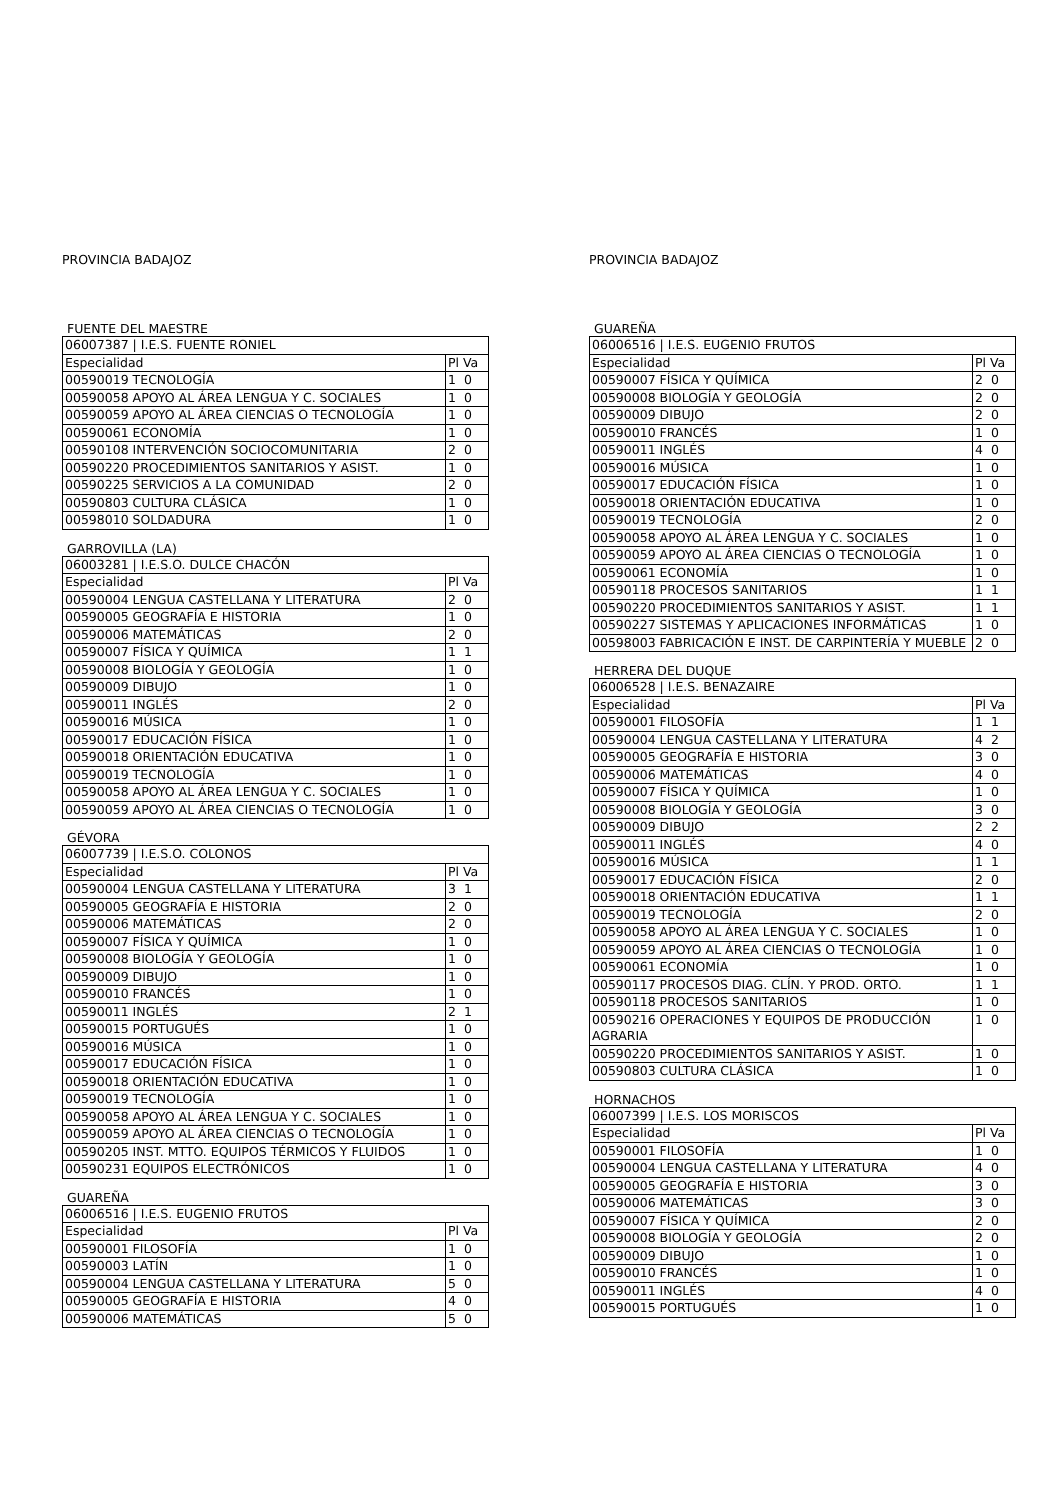PROVINCIA BADAJOZ
FUENTE DEL MAESTRE
| 06007387 / I.E.S. FUENTE RONIEL | |
| Especialidad | Pl Va |
| 00590019 TECNOLOGÍA | 1 0 |
| 00590058 APOYO AL ÁREA LENGUA Y C. SOCIALES | 1 0 |
| 00590059 APOYO AL ÁREA CIENCIAS O TECNOLOGÍA | 1 0 |
| 00590061 ECONOMÍA | 1 0 |
| 00590108 INTERVENCIÓN SOCIOCOMUNITARIA | 2 0 |
| 00590220 PROCEDIMIENTOS SANITARIOS Y ASIST. | 1 0 |
| 00590225 SERVICIOS A LA COMUNIDAD | 2 0 |
| 00590803 CULTURA CLÁSICA | 1 0 |
| 00598010 SOLDADURA | 1 0 |
GARROVILLA (LA)
| 06003281 / I.E.S.O. DULCE CHACÓN | |
| Especialidad | Pl Va |
| 00590004 LENGUA CASTELLANA Y LITERATURA | 2 0 |
| 00590005 GEOGRAFÍA E HISTORIA | 1 0 |
| 00590006 MATEMÁTICAS | 2 0 |
| 00590007 FÍSICA Y QUÍMICA | 1 1 |
| 00590008 BIOLOGÍA Y GEOLOGÍA | 1 0 |
| 00590009 DIBUJO | 1 0 |
| 00590011 INGLÉS | 2 0 |
| 00590016 MÚSICA | 1 0 |
| 00590017 EDUCACIÓN FÍSICA | 1 0 |
| 00590018 ORIENTACIÓN EDUCATIVA | 1 0 |
| 00590019 TECNOLOGÍA | 1 0 |
| 00590058 APOYO AL ÁREA LENGUA Y C. SOCIALES | 1 0 |
| 00590059 APOYO AL ÁREA CIENCIAS O TECNOLOGÍA | 1 0 |
GÉVORA
| 06007739 / I.E.S.O. COLONOS | |
| Especialidad | Pl Va |
| 00590004 LENGUA CASTELLANA Y LITERATURA | 3 1 |
| 00590005 GEOGRAFÍA E HISTORIA | 2 0 |
| 00590006 MATEMÁTICAS | 2 0 |
| 00590007 FÍSICA Y QUÍMICA | 1 0 |
| 00590008 BIOLOGÍA Y GEOLOGÍA | 1 0 |
| 00590009 DIBUJO | 1 0 |
| 00590010 FRANCÉS | 1 0 |
| 00590011 INGLÉS | 2 1 |
| 00590015 PORTUGUÉS | 1 0 |
| 00590016 MÚSICA | 1 0 |
| 00590017 EDUCACIÓN FÍSICA | 1 0 |
| 00590018 ORIENTACIÓN EDUCATIVA | 1 0 |
| 00590019 TECNOLOGÍA | 1 0 |
| 00590058 APOYO AL ÁREA LENGUA Y C. SOCIALES | 1 0 |
| 00590059 APOYO AL ÁREA CIENCIAS O TECNOLOGÍA | 1 0 |
| 00590205 INST. MTTO. EQUIPOS TÉRMICOS Y FLUIDOS | 1 0 |
| 00590231 EQUIPOS ELECTRÓNICOS | 1 0 |
GUAREÑA
| 06006516 / I.E.S. EUGENIO FRUTOS | |
| Especialidad | Pl Va |
| 00590001 FILOSOFÍA | 1 0 |
| 00590003 LATÍN | 1 0 |
| 00590004 LENGUA CASTELLANA Y LITERATURA | 5 0 |
| 00590005 GEOGRAFÍA E HISTORIA | 4 0 |
| 00590006 MATEMÁTICAS | 5 0 |
PROVINCIA BADAJOZ
GUAREÑA
| 06006516 / I.E.S. EUGENIO FRUTOS | |
| Especialidad | Pl Va |
| 00590007 FÍSICA Y QUÍMICA | 2 0 |
| 00590008 BIOLOGÍA Y GEOLOGÍA | 2 0 |
| 00590009 DIBUJO | 2 0 |
| 00590010 FRANCÉS | 1 0 |
| 00590011 INGLÉS | 4 0 |
| 00590016 MÚSICA | 1 0 |
| 00590017 EDUCACIÓN FÍSICA | 1 0 |
| 00590018 ORIENTACIÓN EDUCATIVA | 1 0 |
| 00590019 TECNOLOGÍA | 2 0 |
| 00590058 APOYO AL ÁREA LENGUA Y C. SOCIALES | 1 0 |
| 00590059 APOYO AL ÁREA CIENCIAS O TECNOLOGÍA | 1 0 |
| 00590061 ECONOMÍA | 1 0 |
| 00590118 PROCESOS SANITARIOS | 1 1 |
| 00590220 PROCEDIMIENTOS SANITARIOS Y ASIST. | 1 1 |
| 00590227 SISTEMAS Y APLICACIONES INFORMÁTICAS | 1 0 |
| 00598003 FABRICACIÓN E INST. DE CARPINTERÍA Y MUEBLE | 2 0 |
HERRERA DEL DUQUE
| 06006528 / I.E.S. BENAZAIRE | |
| Especialidad | Pl Va |
| 00590001 FILOSOFÍA | 1 1 |
| 00590004 LENGUA CASTELLANA Y LITERATURA | 4 2 |
| 00590005 GEOGRAFÍA E HISTORIA | 3 0 |
| 00590006 MATEMÁTICAS | 4 0 |
| 00590007 FÍSICA Y QUÍMICA | 1 0 |
| 00590008 BIOLOGÍA Y GEOLOGÍA | 3 0 |
| 00590009 DIBUJO | 2 2 |
| 00590011 INGLÉS | 4 0 |
| 00590016 MÚSICA | 1 1 |
| 00590017 EDUCACIÓN FÍSICA | 2 0 |
| 00590018 ORIENTACIÓN EDUCATIVA | 1 1 |
| 00590019 TECNOLOGÍA | 2 0 |
| 00590058 APOYO AL ÁREA LENGUA Y C. SOCIALES | 1 0 |
| 00590059 APOYO AL ÁREA CIENCIAS O TECNOLOGÍA | 1 0 |
| 00590061 ECONOMÍA | 1 0 |
| 00590117 PROCESOS DIAG. CLÍN. Y PROD. ORTO. | 1 1 |
| 00590118 PROCESOS SANITARIOS | 1 0 |
| 00590216 OPERACIONES Y EQUIPOS DE PRODUCCIÓN AGRARIA | 1 0 |
| 00590220 PROCEDIMIENTOS SANITARIOS Y ASIST. | 1 0 |
| 00590803 CULTURA CLÁSICA | 1 0 |
HORNACHOS
| 06007399 / I.E.S. LOS MORISCOS | |
| Especialidad | Pl Va |
| 00590001 FILOSOFÍA | 1 0 |
| 00590004 LENGUA CASTELLANA Y LITERATURA | 4 0 |
| 00590005 GEOGRAFÍA E HISTORIA | 3 0 |
| 00590006 MATEMÁTICAS | 3 0 |
| 00590007 FÍSICA Y QUÍMICA | 2 0 |
| 00590008 BIOLOGÍA Y GEOLOGÍA | 2 0 |
| 00590009 DIBUJO | 1 0 |
| 00590010 FRANCÉS | 1 0 |
| 00590011 INGLÉS | 4 0 |
| 00590015 PORTUGUÉS | 1 0 |